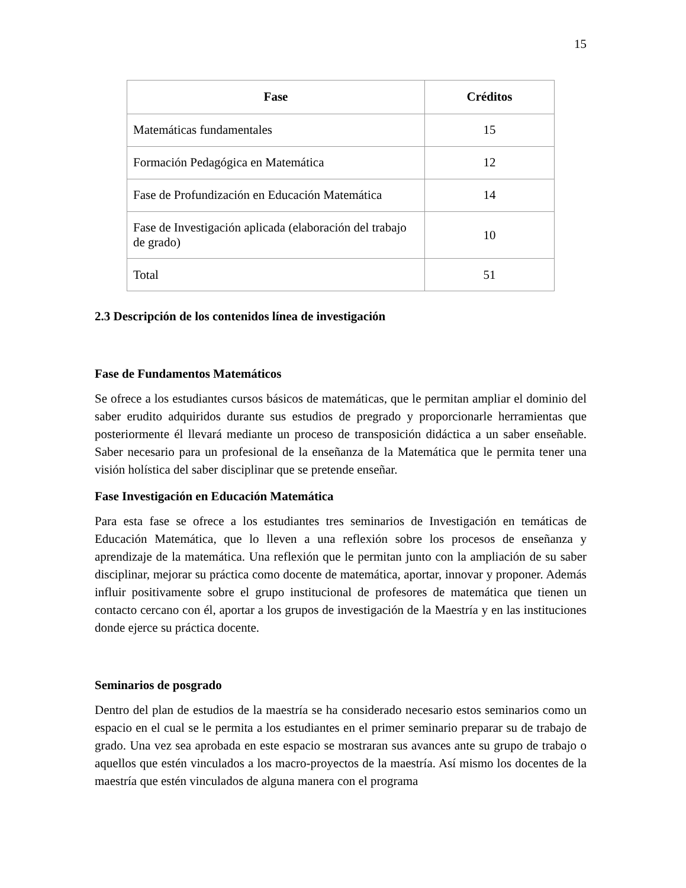15
| Fase | Créditos |
| --- | --- |
| Matemáticas fundamentales | 15 |
| Formación Pedagógica en Matemática | 12 |
| Fase de Profundización en Educación Matemática | 14 |
| Fase de Investigación aplicada (elaboración del trabajo de grado) | 10 |
| Total | 51 |
2.3 Descripción de los contenidos línea de investigación
Fase de Fundamentos Matemáticos
Se ofrece a los estudiantes cursos básicos de matemáticas, que le permitan ampliar el dominio del saber erudito adquiridos durante sus estudios de pregrado y proporcionarle herramientas que posteriormente él llevará mediante un proceso de transposición didáctica a un saber enseñable. Saber necesario para un profesional de la enseñanza de la Matemática que le permita tener una visión holística del saber disciplinar que se pretende enseñar.
Fase Investigación en Educación Matemática
Para esta fase se ofrece a los estudiantes tres seminarios de Investigación en temáticas de Educación Matemática, que lo lleven a una reflexión sobre los procesos de enseñanza y aprendizaje de la matemática. Una reflexión que le permitan junto con la ampliación de su saber disciplinar, mejorar su práctica como docente de matemática, aportar, innovar y proponer. Además influir positivamente sobre el grupo institucional de profesores de matemática que tienen un contacto cercano con él, aportar a los grupos de investigación de la Maestría y en las instituciones donde ejerce su práctica docente.
Seminarios de posgrado
Dentro del plan de estudios de la maestría se ha considerado necesario estos seminarios como un espacio en el cual se le permita a los estudiantes en el primer seminario preparar su de trabajo de grado. Una vez sea aprobada en este espacio se mostraran sus avances ante su grupo de trabajo o aquellos que estén vinculados a los macro-proyectos de la maestría. Así mismo los docentes de la maestría que estén vinculados de alguna manera con el programa